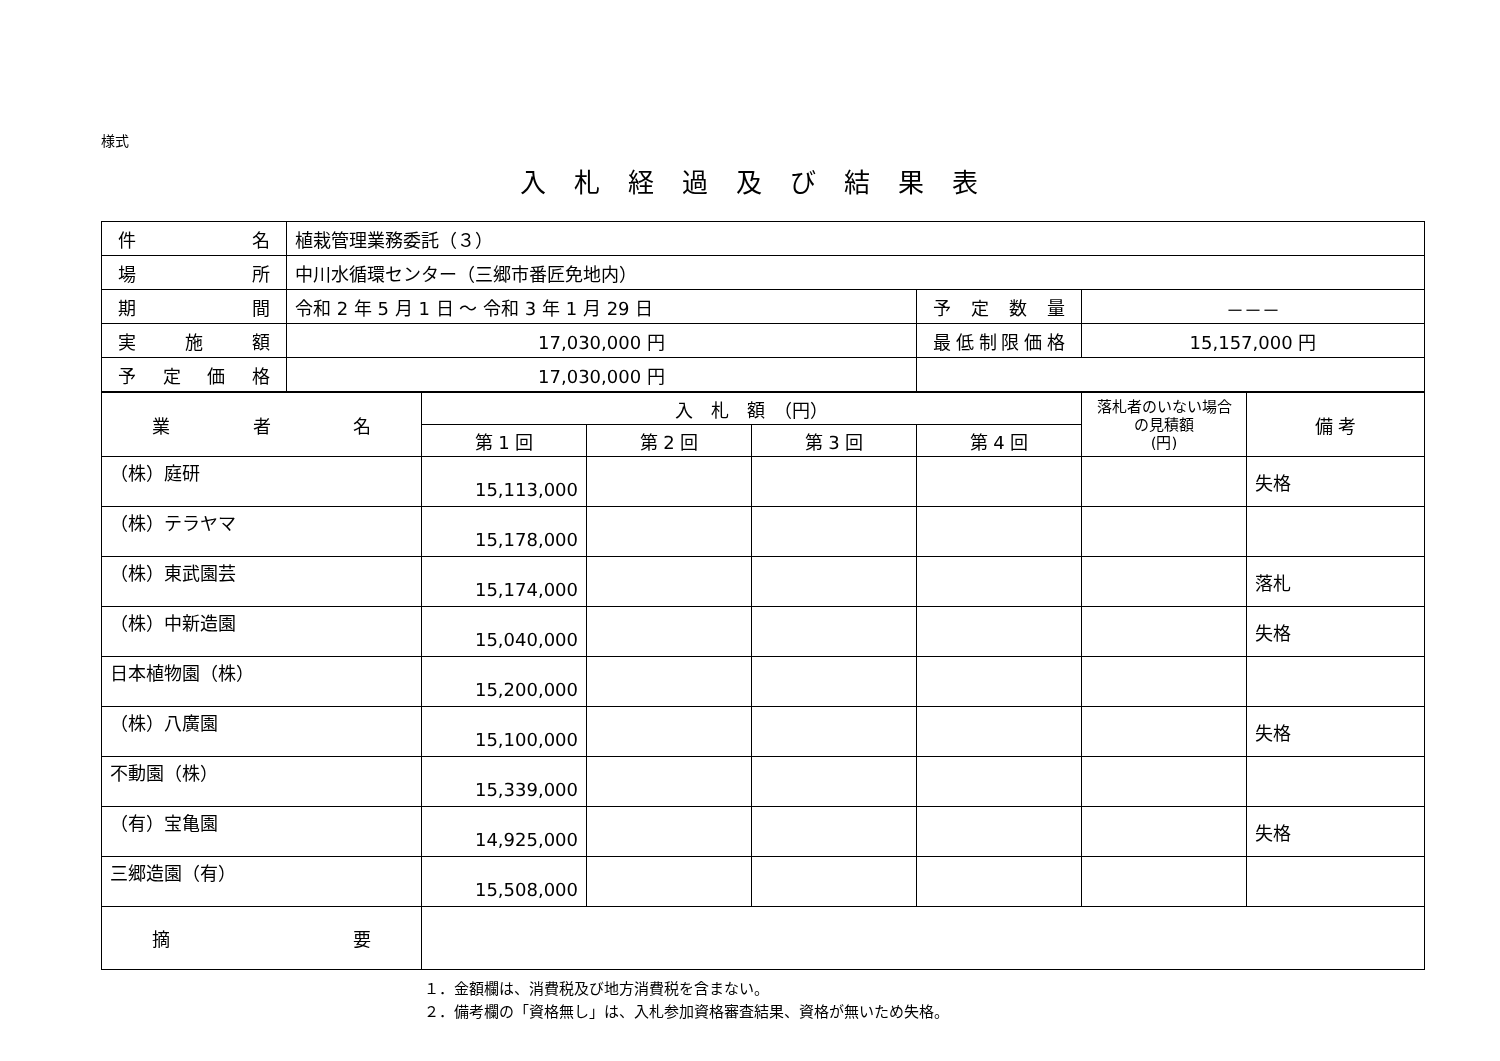様式
入札経過及び結果表
| 件 名 | 植栽管理業務委託（３） | | |
| 場 所 | 中川水循環センター（三郷市番匠免地内） | | |
| 期 間 | 令和 2 年 5 月 1 日 ～ 令和 3 年 1 月 29 日 | 予定数量 | －－－ |
| 実施額 | 17,030,000 円 | 最低制限価格 | 15,157,000 円 |
| 予定価格 | 17,030,000 円 | | |
| 業 者 名 | 入 札 額 （円） | | | | 落札者のいない場合の見積額 (円) | 備 考 |
| --- | --- | --- | --- | --- | --- | --- |
| | 第 1 回 | 第 2 回 | 第 3 回 | 第 4 回 | | |
| （株）庭研 | 15,113,000 | | | | | 失格 |
| （株）テラヤマ | 15,178,000 | | | | | |
| （株）東武園芸 | 15,174,000 | | | | | 落札 |
| （株）中新造園 | 15,040,000 | | | | | 失格 |
| 日本植物園（株） | 15,200,000 | | | | | |
| （株）八廣園 | 15,100,000 | | | | | 失格 |
| 不動園（株） | 15,339,000 | | | | | |
| （有）宝亀園 | 14,925,000 | | | | | 失格 |
| 三郷造園（有） | 15,508,000 | | | | | |
| 摘 要 | | | | | | |
１．金額欄は、消費税及び地方消費税を含まない。
２．備考欄の「資格無し」は、入札参加資格審査結果、資格が無いため失格。